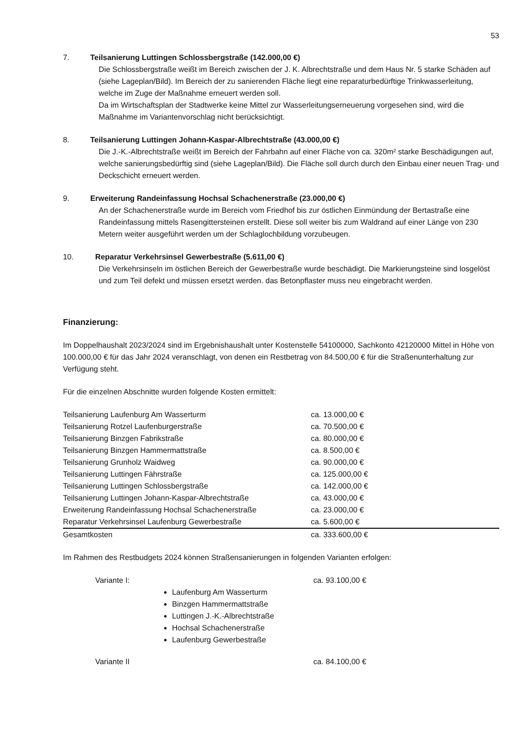53
7. Teilsanierung Luttingen Schlossbergstraße (142.000,00 €)
Die Schlossbergstraße weißt im Bereich zwischen der J. K. Albrechtstraße und dem Haus Nr. 5 starke Schäden auf (siehe Lageplan/Bild). Im Bereich der zu sanierenden Fläche liegt eine reparaturbedürftige Trinkwasserleitung, welche im Zuge der Maßnahme erneuert werden soll.
Da im Wirtschaftsplan der Stadtwerke keine Mittel zur Wasserleitungserneuerung vorgesehen sind, wird die Maßnahme im Variantenvorschlag nicht berücksichtigt.
8. Teilsanierung Luttingen Johann-Kaspar-Albrechtstraße (43.000,00 €)
Die J.-K.-Albrechtstraße weißt im Bereich der Fahrbahn auf einer Fläche von ca. 320m² starke Beschädigungen auf, welche sanierungsbedürftig sind (siehe Lageplan/Bild). Die Fläche soll durch durch den Einbau einer neuen Trag- und Deckschicht erneuert werden.
9. Erweiterung Randeinfassung Hochsal Schachenerstraße (23.000,00 €)
An der Schachenerstraße wurde im Bereich vom Friedhof bis zur östlichen Einmündung der Bertastraße eine Randeinfassung mittels Rasengittersteinen erstellt. Diese soll weiter bis zum Waldrand auf einer Länge von 230 Metern weiter ausgeführt werden um der Schlaglochbildung vorzubeugen.
10. Reparatur Verkehrsinsel Gewerbestraße (5.611,00 €)
Die Verkehrsinseln im östlichen Bereich der Gewerbestraße wurde beschädigt. Die Markierungsteine sind losgelöst und zum Teil defekt und müssen ersetzt werden. das Betonpflaster muss neu eingebracht werden.
Finanzierung:
Im Doppelhaushalt 2023/2024 sind im Ergebnishaushalt unter Kostenstelle 54100000, Sachkonto 42120000 Mittel in Höhe von 100.000,00 € für das Jahr 2024 veranschlagt, von denen ein Restbetrag von 84.500,00 € für die Straßenunterhaltung zur Verfügung steht.
Für die einzelnen Abschnitte wurden folgende Kosten ermittelt:
| Teilsanierung Laufenburg Am Wasserturm | ca. 13.000,00 € |
| Teilsanierung Rotzel Laufenburgerstraße | ca. 70.500,00 € |
| Teilsanierung Binzgen Fabrikstraße | ca. 80.000,00 € |
| Teilsanierung Binzgen Hammermattstraße | ca. 8.500,00 € |
| Teilsanierung Grunholz Waidweg | ca. 90.000,00 € |
| Teilsanierung Luttingen Fährstraße | ca. 125.000,00 € |
| Teilsanierung Luttingen Schlossbergstraße | ca. 142.000,00 € |
| Teilsanierung Luttingen Johann-Kaspar-Albrechtstraße | ca. 43.000,00 € |
| Erweiterung Randeinfassung Hochsal Schachenerstraße | ca. 23.000,00 € |
| Reparatur Verkehrsinsel Laufenburg Gewerbestraße | ca. 5.600,00 € |
| Gesamtkosten | ca. 333.600,00 € |
Im Rahmen des Restbudgets 2024 können Straßensanierungen in folgenden Varianten erfolgen:
Variante I: ca. 93.100,00 €
Laufenburg Am Wasserturm
Binzgen Hammermattstraße
Luttingen J.-K.-Albrechtstraße
Hochsal Schachenerstraße
Laufenburg Gewerbestraße
Variante II ca. 84.100,00 €